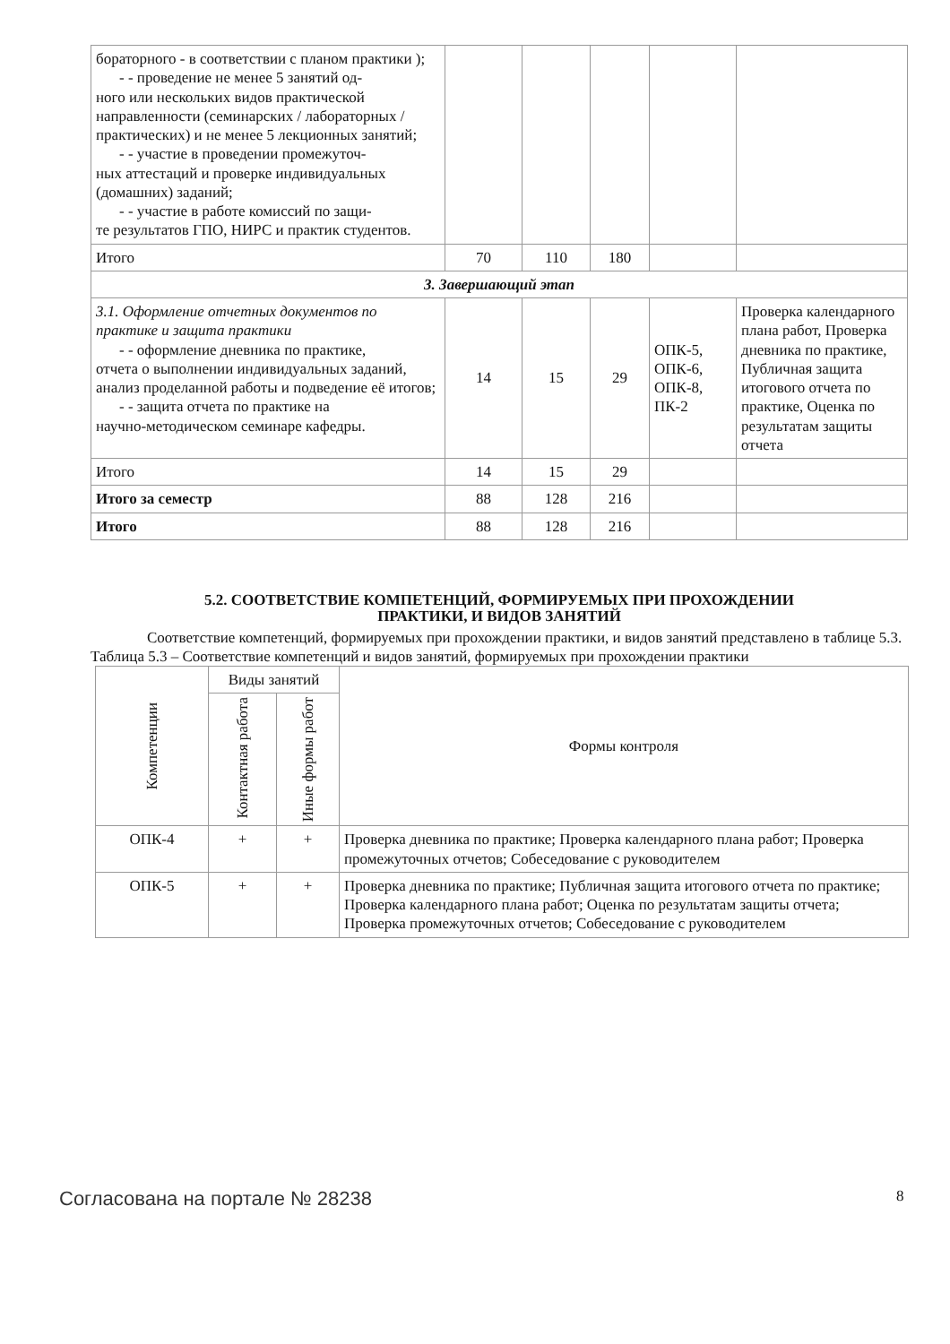| бораторного - в соответствии с планом практики ); - - проведение не менее 5 занятий од- ного или нескольких видов практической направленности (семинарских / лабораторных / практических) и не менее 5 лекционных занятий; - - участие в проведении промежуточ- ных аттестаций и проверке индивидуальных (домашних) заданий; - - участие в работе комиссий по защи- те результатов ГПО, НИРС и практик студентов. | | | | | |
| Итого | 70 | 110 | 180 | | |
| 3. Завершающий этап | | | | | |
| 3.1. Оформление отчетных документов по практике и защита практики - - оформление дневника по практике, отчета о выполнении индивидуальных заданий, анализ проделанной работы и подведение её итогов; - - защита отчета по практике на научно-методическом семинаре кафедры. | 14 | 15 | 29 | ОПК-5, ОПК-6, ОПК-8, ПК-2 | Проверка календарного плана работ, Проверка дневника по практике, Публичная защита итогового отчета по практике, Оценка по результатам защиты отчета |
| Итого | 14 | 15 | 29 | | |
| Итого за семестр | 88 | 128 | 216 | | |
| Итого | 88 | 128 | 216 | | |
5.2. СООТВЕТСТВИЕ КОМПЕТЕНЦИЙ, ФОРМИРУЕМЫХ ПРИ ПРОХОЖДЕНИИ
ПРАКТИКИ, И ВИДОВ ЗАНЯТИЙ
Соответствие компетенций, формируемых при прохождении практики, и видов занятий представлено в таблице 5.3.
Таблица 5.3 – Соответствие компетенций и видов занятий, формируемых при прохождении практики
| Компетенции | Виды занятий | | Формы контроля |
| --- | --- | --- | --- |
| | Контактная работа | Иные формы работ | |
| ОПК-4 | + | + | Проверка дневника по практике; Проверка календарного плана работ; Проверка промежуточных отчетов; Собеседование с руководителем |
| ОПК-5 | + | + | Проверка дневника по практике; Публичная защита итогового отчета по практике; Проверка календарного плана работ; Оценка по результатам защиты отчета; Проверка промежуточных отчетов; Собеседование с руководителем |
Согласована на портале № 28238 8